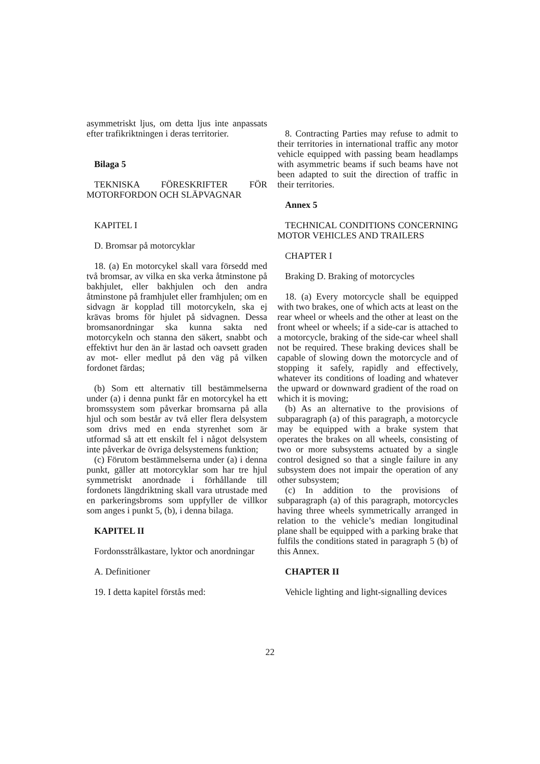asymmetriskt ljus, om detta ljus inte anpassats efter trafikriktningen i deras territorier.
Bilaga 5
TEKNISKA FÖRESKRIFTER FÖR MOTORFORDON OCH SLÄPVAGNAR
KAPITEL I
D. Bromsar på motorcyklar
18. (a) En motorcykel skall vara försedd med två bromsar, av vilka en ska verka åtminstone på bakhjulet, eller bakhjulen och den andra åtminstone på framhjulet eller framhjulen; om en sidvagn är kopplad till motorcykeln, ska ej krävas broms för hjulet på sidvagnen. Dessa bromsanordningar ska kunna sakta ned motorcykeln och stanna den säkert, snabbt och effektivt hur den än är lastad och oavsett graden av mot- eller medlut på den väg på vilken fordonet färdas;
(b) Som ett alternativ till bestämmelserna under (a) i denna punkt får en motorcykel ha ett bromssystem som påverkar bromsarna på alla hjul och som består av två eller flera delsystem som drivs med en enda styrenhet som är utformad så att ett enskilt fel i något delsystem inte påverkar de övriga delsystemens funktion;
(c) Förutom bestämmelserna under (a) i denna punkt, gäller att motorcyklar som har tre hjul symmetriskt anordnade i förhållande till fordonets längdriktning skall vara utrustade med en parkeringsbroms som uppfyller de villkor som anges i punkt 5, (b), i denna bilaga.
KAPITEL II
Fordonsstrålkastare, lyktor och anordningar
A. Definitioner
19. I detta kapitel förstås med:
8. Contracting Parties may refuse to admit to their territories in international traffic any motor vehicle equipped with passing beam headlamps with asymmetric beams if such beams have not been adapted to suit the direction of traffic in their territories.
Annex 5
TECHNICAL CONDITIONS CONCERNING MOTOR VEHICLES AND TRAILERS
CHAPTER I
Braking D. Braking of motorcycles
18. (a) Every motorcycle shall be equipped with two brakes, one of which acts at least on the rear wheel or wheels and the other at least on the front wheel or wheels; if a side-car is attached to a motorcycle, braking of the side-car wheel shall not be required. These braking devices shall be capable of slowing down the motorcycle and of stopping it safely, rapidly and effectively, whatever its conditions of loading and whatever the upward or downward gradient of the road on which it is moving;
(b) As an alternative to the provisions of subparagraph (a) of this paragraph, a motorcycle may be equipped with a brake system that operates the brakes on all wheels, consisting of two or more subsystems actuated by a single control designed so that a single failure in any subsystem does not impair the operation of any other subsystem;
(c) In addition to the provisions of subparagraph (a) of this paragraph, motorcycles having three wheels symmetrically arranged in relation to the vehicle’s median longitudinal plane shall be equipped with a parking brake that fulfils the conditions stated in paragraph 5 (b) of this Annex.
CHAPTER II
Vehicle lighting and light-signalling devices
22